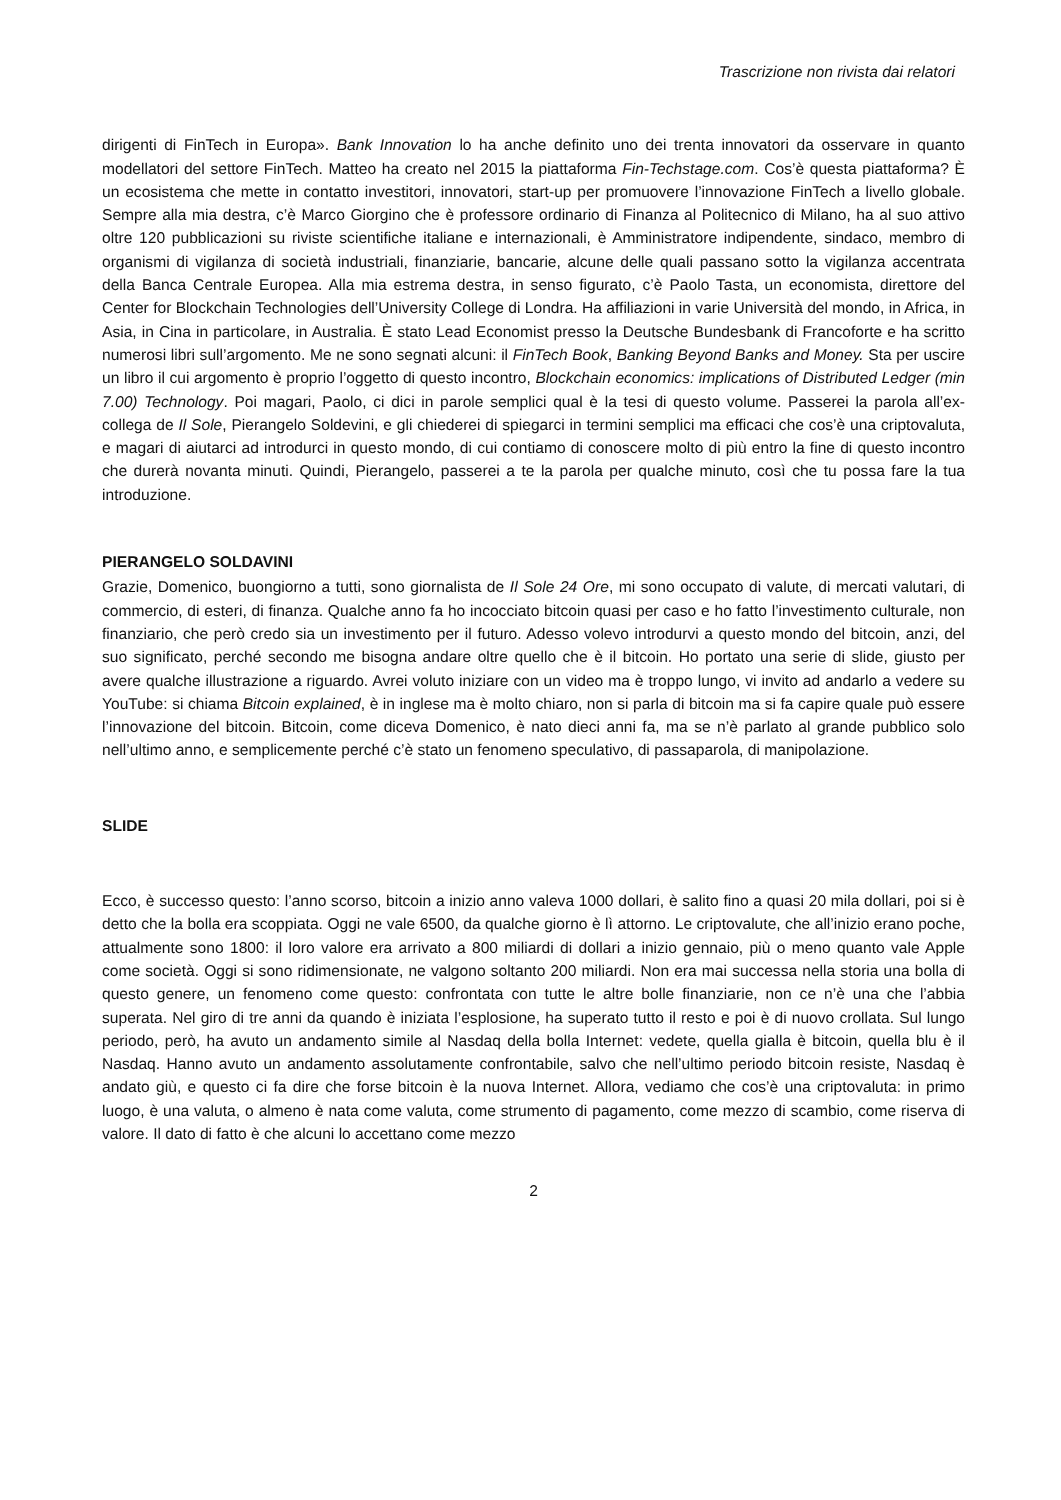Trascrizione non rivista dai relatori
dirigenti di FinTech in Europa». Bank Innovation lo ha anche definito uno dei trenta innovatori da osservare in quanto modellatori del settore FinTech. Matteo ha creato nel 2015 la piattaforma Fin-Techstage.com. Cos’è questa piattaforma? È un ecosistema che mette in contatto investitori, innovatori, start-up per promuovere l’innovazione FinTech a livello globale. Sempre alla mia destra, c’è Marco Giorgino che è professore ordinario di Finanza al Politecnico di Milano, ha al suo attivo oltre 120 pubblicazioni su riviste scientifiche italiane e internazionali, è Amministratore indipendente, sindaco, membro di organismi di vigilanza di società industriali, finanziarie, bancarie, alcune delle quali passano sotto la vigilanza accentrata della Banca Centrale Europea. Alla mia estrema destra, in senso figurato, c’è Paolo Tasta, un economista, direttore del Center for Blockchain Technologies dell’University College di Londra. Ha affiliazioni in varie Università del mondo, in Africa, in Asia, in Cina in particolare, in Australia. È stato Lead Economist presso la Deutsche Bundesbank di Francoforte e ha scritto numerosi libri sull’argomento. Me ne sono segnati alcuni: il FinTech Book, Banking Beyond Banks and Money. Sta per uscire un libro il cui argomento è proprio l’oggetto di questo incontro, Blockchain economics: implications of Distributed Ledger (min 7.00) Technology. Poi magari, Paolo, ci dici in parole semplici qual è la tesi di questo volume. Passerei la parola all’ex-collega de Il Sole, Pierangelo Soldevini, e gli chiederei di spiegarci in termini semplici ma efficaci che cos’è una criptovaluta, e magari di aiutarci ad introdurci in questo mondo, di cui contiamo di conoscere molto di più entro la fine di questo incontro che durerà novanta minuti. Quindi, Pierangelo, passerei a te la parola per qualche minuto, così che tu possa fare la tua introduzione.
PIERANGELO SOLDAVINI
Grazie, Domenico, buongiorno a tutti, sono giornalista de Il Sole 24 Ore, mi sono occupato di valute, di mercati valutari, di commercio, di esteri, di finanza. Qualche anno fa ho incocciato bitcoin quasi per caso e ho fatto l’investimento culturale, non finanziario, che però credo sia un investimento per il futuro. Adesso volevo introdurvi a questo mondo del bitcoin, anzi, del suo significato, perché secondo me bisogna andare oltre quello che è il bitcoin. Ho portato una serie di slide, giusto per avere qualche illustrazione a riguardo. Avrei voluto iniziare con un video ma è troppo lungo, vi invito ad andarlo a vedere su YouTube: si chiama Bitcoin explained, è in inglese ma è molto chiaro, non si parla di bitcoin ma si fa capire quale può essere l’innovazione del bitcoin. Bitcoin, come diceva Domenico, è nato dieci anni fa, ma se n’è parlato al grande pubblico solo nell’ultimo anno, e semplicemente perché c’è stato un fenomeno speculativo, di passaparola, di manipolazione.
SLIDE
Ecco, è successo questo: l’anno scorso, bitcoin a inizio anno valeva 1000 dollari, è salito fino a quasi 20 mila dollari, poi si è detto che la bolla era scoppiata. Oggi ne vale 6500, da qualche giorno è lì attorno. Le criptovalute, che all’inizio erano poche, attualmente sono 1800: il loro valore era arrivato a 800 miliardi di dollari a inizio gennaio, più o meno quanto vale Apple come società. Oggi si sono ridimensionate, ne valgono soltanto 200 miliardi. Non era mai successa nella storia una bolla di questo genere, un fenomeno come questo: confrontata con tutte le altre bolle finanziarie, non ce n’è una che l’abbia superata. Nel giro di tre anni da quando è iniziata l’esplosione, ha superato tutto il resto e poi è di nuovo crollata. Sul lungo periodo, però, ha avuto un andamento simile al Nasdaq della bolla Internet: vedete, quella gialla è bitcoin, quella blu è il Nasdaq. Hanno avuto un andamento assolutamente confrontabile, salvo che nell’ultimo periodo bitcoin resiste, Nasdaq è andato giù, e questo ci fa dire che forse bitcoin è la nuova Internet. Allora, vediamo che cos’è una criptovaluta: in primo luogo, è una valuta, o almeno è nata come valuta, come strumento di pagamento, come mezzo di scambio, come riserva di valore. Il dato di fatto è che alcuni lo accettano come mezzo
2